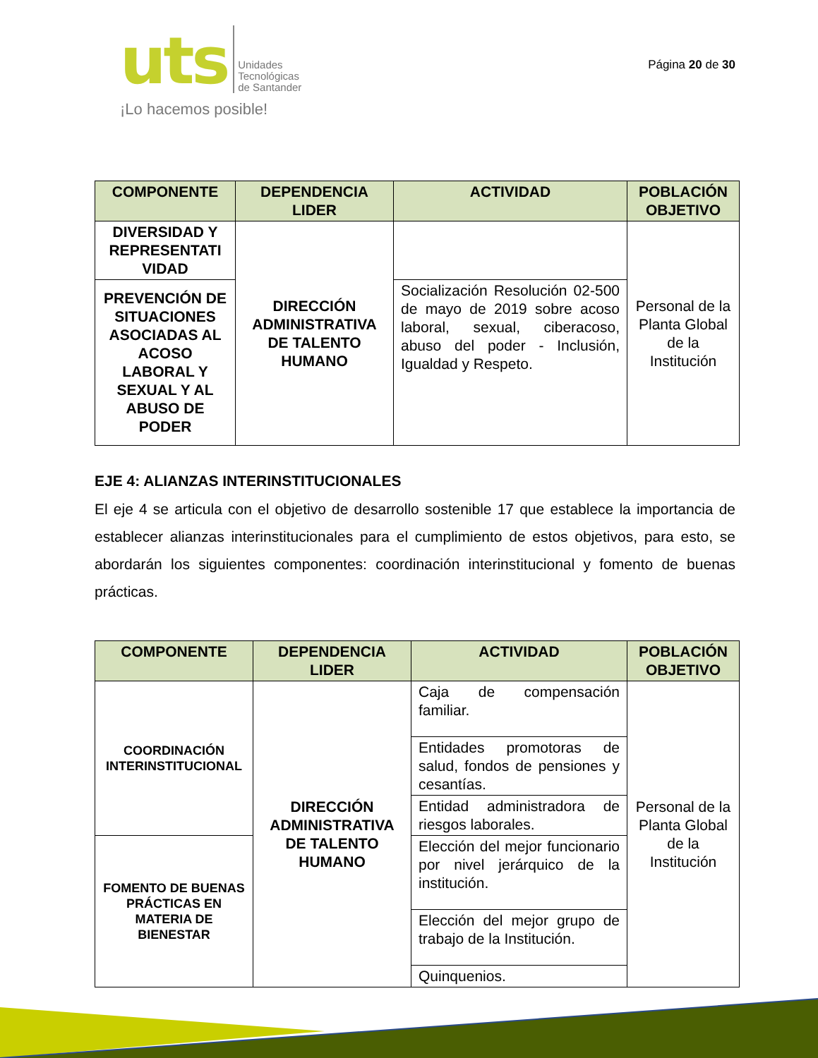uts Unidades
Tecnológicas
de Santander
¡Lo hacemos posible!
Página 20 de 30
| COMPONENTE | DEPENDENCIA LIDER | ACTIVIDAD | POBLACIÓN OBJETIVO |
| --- | --- | --- | --- |
| DIVERSIDAD Y REPRESENTATI VIDAD | DIRECCIÓN ADMINISTRATIVA DE TALENTO HUMANO | | Personal de la Planta Global de la Institución |
| PREVENCIÓN DE SITUACIONES ASOCIADAS AL ACOSO LABORAL Y SEXUAL Y AL ABUSO DE PODER | | Socialización Resolución 02-500 de mayo de 2019 sobre acoso laboral, sexual, ciberacoso, abuso del poder - Inclusión, Igualdad y Respeto. | |
EJE 4: ALIANZAS INTERINSTITUCIONALES
El eje 4 se articula con el objetivo de desarrollo sostenible 17 que establece la importancia de establecer alianzas interinstitucionales para el cumplimiento de estos objetivos, para esto, se abordarán los siguientes componentes: coordinación interinstitucional y fomento de buenas prácticas.
| COMPONENTE | DEPENDENCIA LIDER | ACTIVIDAD | POBLACIÓN OBJETIVO |
| --- | --- | --- | --- |
| COORDINACIÓN INTERINSTITUCIONAL | DIRECCIÓN ADMINISTRATIVA DE TALENTO HUMANO | Caja de compensación familiar. | Personal de la Planta Global de la Institución |
| | | Entidades promotoras de salud, fondos de pensiones y cesantías. | |
| | | Entidad administradora de riesgos laborales. | |
| FOMENTO DE BUENAS PRÁCTICAS EN MATERIA DE BIENESTAR | | Elección del mejor funcionario por nivel jerárquico de la institución. | |
| | | Elección del mejor grupo de trabajo de la Institución. | |
| | | Quinquenios. | |